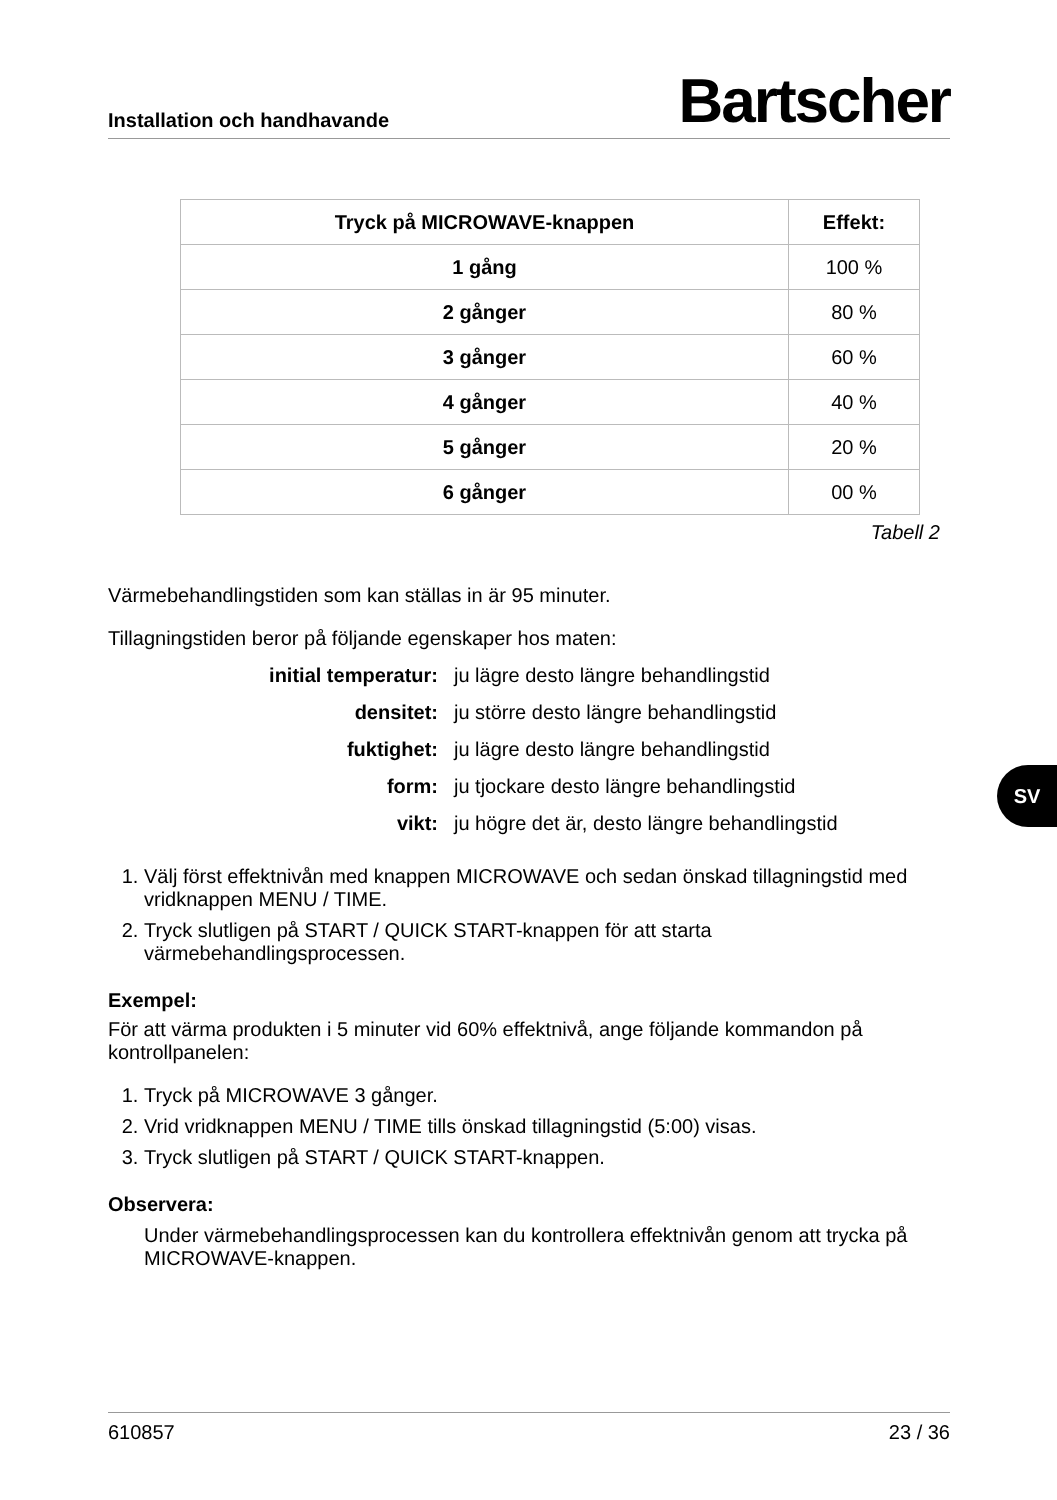Installation och handhavande Bartscher
| Tryck på MICROWAVE-knappen | Effekt: |
| --- | --- |
| 1 gång | 100 % |
| 2 gånger | 80 % |
| 3 gånger | 60 % |
| 4 gånger | 40 % |
| 5 gånger | 20 % |
| 6 gånger | 00 % |
Tabell 2
Värmebehandlingstiden som kan ställas in är 95 minuter.
Tillagningstiden beror på följande egenskaper hos maten:
initial temperatur: ju lägre desto längre behandlingstid densitet: ju större desto längre behandlingstid fuktighet: ju lägre desto längre behandlingstid form: ju tjockare desto längre behandlingstid vikt: ju högre det är, desto längre behandlingstid
1. Välj först effektnivån med knappen MICROWAVE och sedan önskad tillagningstid med vridknappen MENU / TIME.
2. Tryck slutligen på START / QUICK START-knappen för att starta värmebehandlingsprocessen.
Exempel:
För att värma produkten i 5 minuter vid 60% effektnivå, ange följande kommandon på kontrollpanelen:
1. Tryck på MICROWAVE 3 gånger.
2. Vrid vridknappen MENU / TIME tills önskad tillagningstid (5:00) visas.
3. Tryck slutligen på START / QUICK START-knappen.
Observera:
Under värmebehandlingsprocessen kan du kontrollera effektnivån genom att trycka på MICROWAVE-knappen.
SV
610857 23 / 36